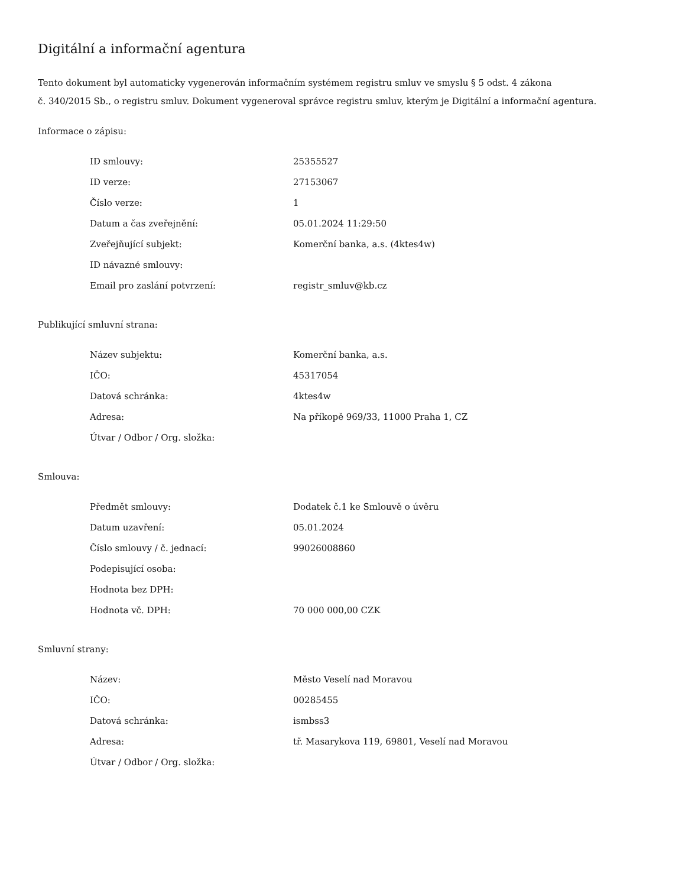Digitální a informační agentura
Tento dokument byl automaticky vygenerován informačním systémem registru smluv ve smyslu § 5 odst. 4 zákona
č. 340/2015 Sb., o registru smluv. Dokument vygeneroval správce registru smluv, kterým je Digitální a informační agentura.
Informace o zápisu:
| ID smlouvy: | 25355527 |
| ID verze: | 27153067 |
| Číslo verze: | 1 |
| Datum a čas zveřejnění: | 05.01.2024 11:29:50 |
| Zveřejňující subjekt: | Komerční banka, a.s. (4ktes4w) |
| ID návazné smlouvy: | |
| Email pro zaslání potvrzení: | registr_smluv@kb.cz |
Publikující smluvní strana:
| Název subjektu: | Komerční banka, a.s. |
| IČO: | 45317054 |
| Datová schránka: | 4ktes4w |
| Adresa: | Na příkopě 969/33, 11000 Praha 1, CZ |
| Útvar / Odbor / Org. složka: | |
Smlouva:
| Předmět smlouvy: | Dodatek č.1 ke Smlouvě o úvěru |
| Datum uzavření: | 05.01.2024 |
| Číslo smlouvy / č. jednací: | 99026008860 |
| Podepisující osoba: | |
| Hodnota bez DPH: | |
| Hodnota vč. DPH: | 70 000 000,00 CZK |
Smluvní strany:
| Název: | Město Veselí nad Moravou |
| IČO: | 00285455 |
| Datová schránka: | ismbss3 |
| Adresa: | tř. Masarykova 119, 69801, Veselí nad Moravou |
| Útvar / Odbor / Org. složka: | |